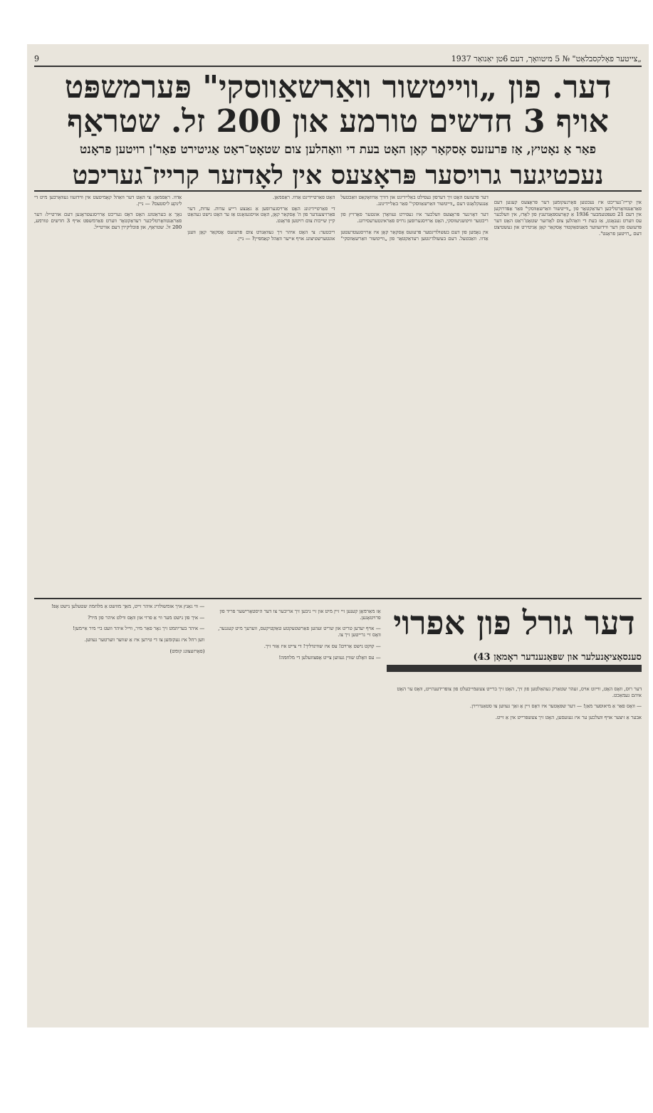„ציי‌טער פאָלקסבלאַט" № 5 מיטוואָך, דעם 6טן יאַנואַר 1937 9
דער. פון „ווייטשור וואַרשאַווסקי" פּערמשפּט
אויף 3 חדשים טורמע און 200 זל. שטראַף
פאַר אַ נאָטיץ, אַז פּרעזעס אָסקאַר קאָן האָט בעת די וואַהלען צום שטאָט־ראַט אַגיטירט פאַר'ן רויטען פראָנט
נעכטיגער גרויסער פּראָצעס אין לאָדזער קרייז־געריכט
אין קרייז־געריכט איז נעכטען פאָרגעקומען דער פּראָצעס קעגען דעם פאַראַנטוואָרטליכען רעדאַקטאָר פון „ווייטשור וואַרשאַווסקי" פאַר אַפּדרוקען אין דעם 21 סעפּטעמבער 1936 אַ קאָרעספּאָנדענץ פון לאָדז, אין וועלכער עס ווערט גענאָגט, אַז בעת די וואַהלען צום לאָדזער שטאָט־ראַט האָט דער פּרעזעס פון דער ווידזעווער מאַנופאַקטור אָסקאַר קאָן אַגיטירט און געשטיצט דעם „רויטען פראָנט".
דער פּרעזעס האָט זיך דערפון געפילט באַליידיגט און דורך אַדוואָקאַט וואַכטעל אַנגעקלאָגט דעם „ווייטשור וואַרשאַווסקי" פאַר באַליידיגונג.
דער דאָזיגער פּראָצעס וועלכער איז געפירט געוואָרן אונטער פאָרזיץ פון ריכטער וויטשניעווסקי, האָט אַרויסגערופען גרויס פאַראינטערעסירונג.
אין נאָמען פון דעם בעשולדיגטער פּרעזעס אָסקאַר קאָן איז אַרויסגעטרעטען אַדוו. וואַכטעל. דעם בעשולדיגטען רעדאַקטאָר פון „ווייטשור וואַרשאַווסקי" האָט פאַרטיידיגט אַדוו. ראַסמאַן.
די פאַרטיידיגונג האָט אַרויסגערופען אַ גאַנצע רייע עדות. עדות, דער פאַרזיצענדער פון ה' אָסקאַר קאָן, האָט אויסגעזאָגט אַז ער האָט נישט געהאַט קיין שייכות צום רויטען פראָנט.
ריכטער: צי האָט איהר זיך געוואַנדט צום פּרעזעס אָסקאַר קאָן וועגן אונטערשטיצונג אויף אייער וואַהל קאַמפּיין? — ניין.
אַדוו. ראַסמאַן: צי האָט דער וואַהל קאָמיטעט אין ווידזעוו געוואָרבען מיט די לינקע ליסטעס? — ניין.
נאָך אַ בעראַטונג האָט דאָס געריכט אַרויסגעטראָגען דעם אורטייל: דער פאַראַנטוואָרטליכער רעדאַקטאָר ווערט פאַרמשפּט אויף 3 חדשים טורמע, 200 זל. שטראַף, און פּובליקירן דעם אורטייל.
דער גורל פון אפרוי
סענסאַציאָנעלער און שפּאַנענדער ראָמאַן 43)
דער רוס, וואָס האָט, ווייזט אויס, זעהר שטאַרק געהאַלטען פון זיך, האָט זיך ברייט צעשמייכעלט פון צופרידענהייט, וואָס ער האָט איהם געמאַכט.
— וואָס פאַר אַ מיאוסער מאַן! — דער שפּאָטער איז דאָס זיין אַ זאַך געווען צו סטאַנדרירן.
אבער אַ זיצער אויף וועלכען ער איז געזעסען, האָט זיך צעשפּרייט אין אַ זייט.
אַז מאַרמאָן קענען זיי זיין מיט און זיי ניבען זיך אריבער צו דער היסטאָרישער פריד פון פרויטאָגען.
— אויף יעדען טריט און שריט זעהען פאַרשטעקטע טאַקטיקעס, ווערעך מיט קעגנער, וואָס זיי גרייטען זיך צו.
— קוקט נישט אַרוים! עס איז שווינדליך! די צייט איז אַזוי זיך.
— עס וואָלט שווין געווען צייט אָפּצוזעלען די מלחמה!
— ווי גאַנץ איך אומשולדיג איהר זייט, מאַך מוזשט אַ מלחמה שטעלען נישט אָפּ!
— איך פון נישט מער ווי אַ פרוי און וואָס ווילט איהר פון מיר?
— איהר בעריהמט זיך גאָר פאַר מיר, ווייל איהר וועט ביי מיר אַיימען!
ווען רחל איז געקומען צו די טירען איז אַ שווער ווערטער געווען.
(פאָרזעצונג קומט)